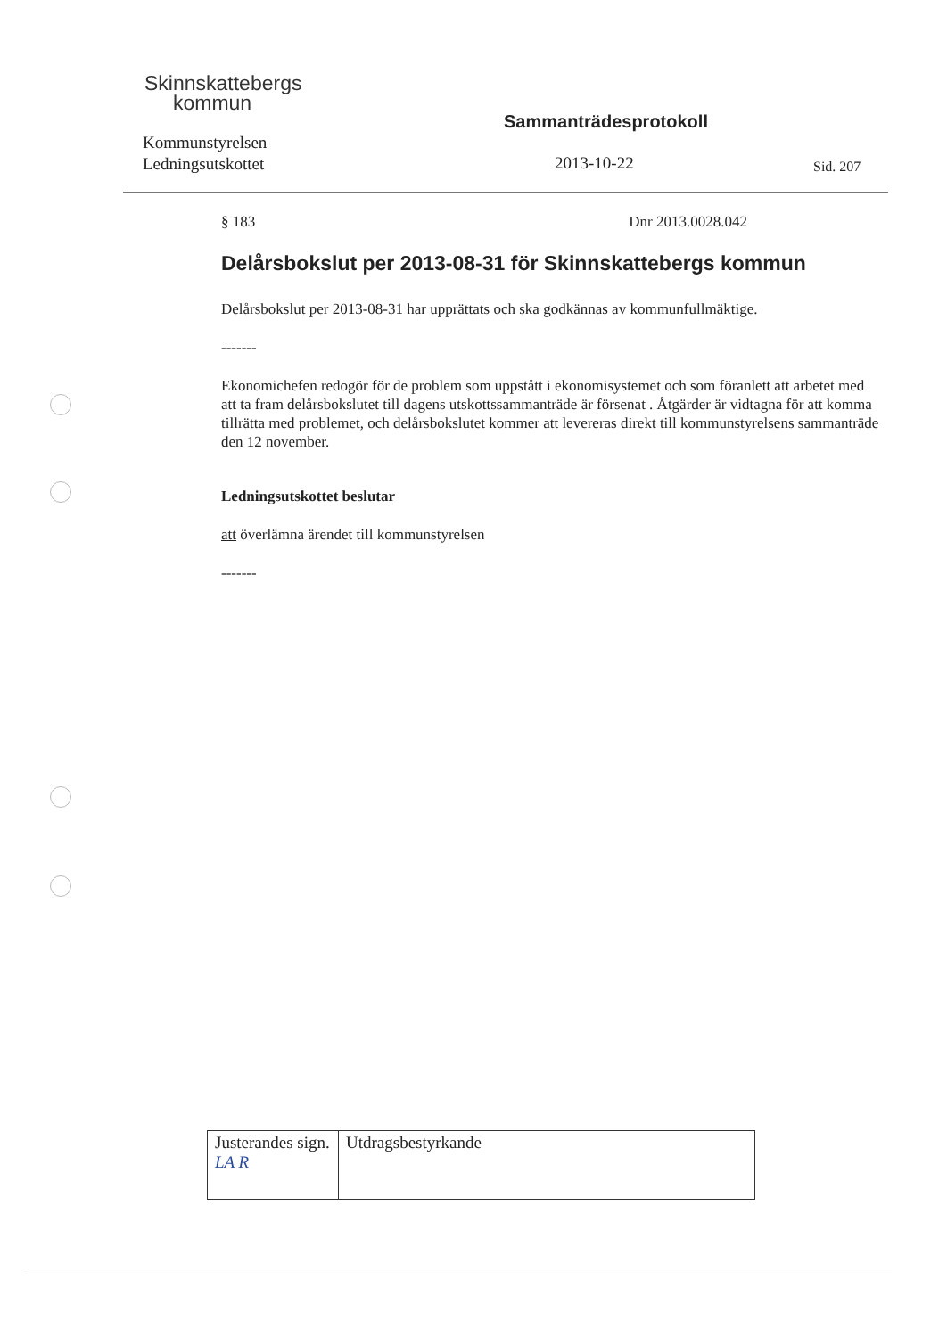Skinnskattebergs
kommun
Kommunstyrelsen
Ledningsutskottet
Sammanträdesprotokoll
2013-10-22 Sid. 207
§ 183 Dnr 2013.0028.042
Delårsbokslut per 2013-08-31 för Skinnskattebergs kommun
Delårsbokslut per 2013-08-31 har upprättats och ska godkännas av kommunfullmäktige.
-------
Ekonomichefen redogör för de problem som uppstått i ekonomisystemet och som föranlett att arbetet med att ta fram delårsbokslutet till dagens utskottssammanträde är försenat . Åtgärder är vidtagna för att komma tillrätta med problemet, och delårsbokslutet kommer att levereras direkt till kommunstyrelsens sammanträde den 12 november.
Ledningsutskottet beslutar
att överlämna ärendet till kommunstyrelsen
-------
| Justerandes sign. LA R | Utdragsbestyrkande |